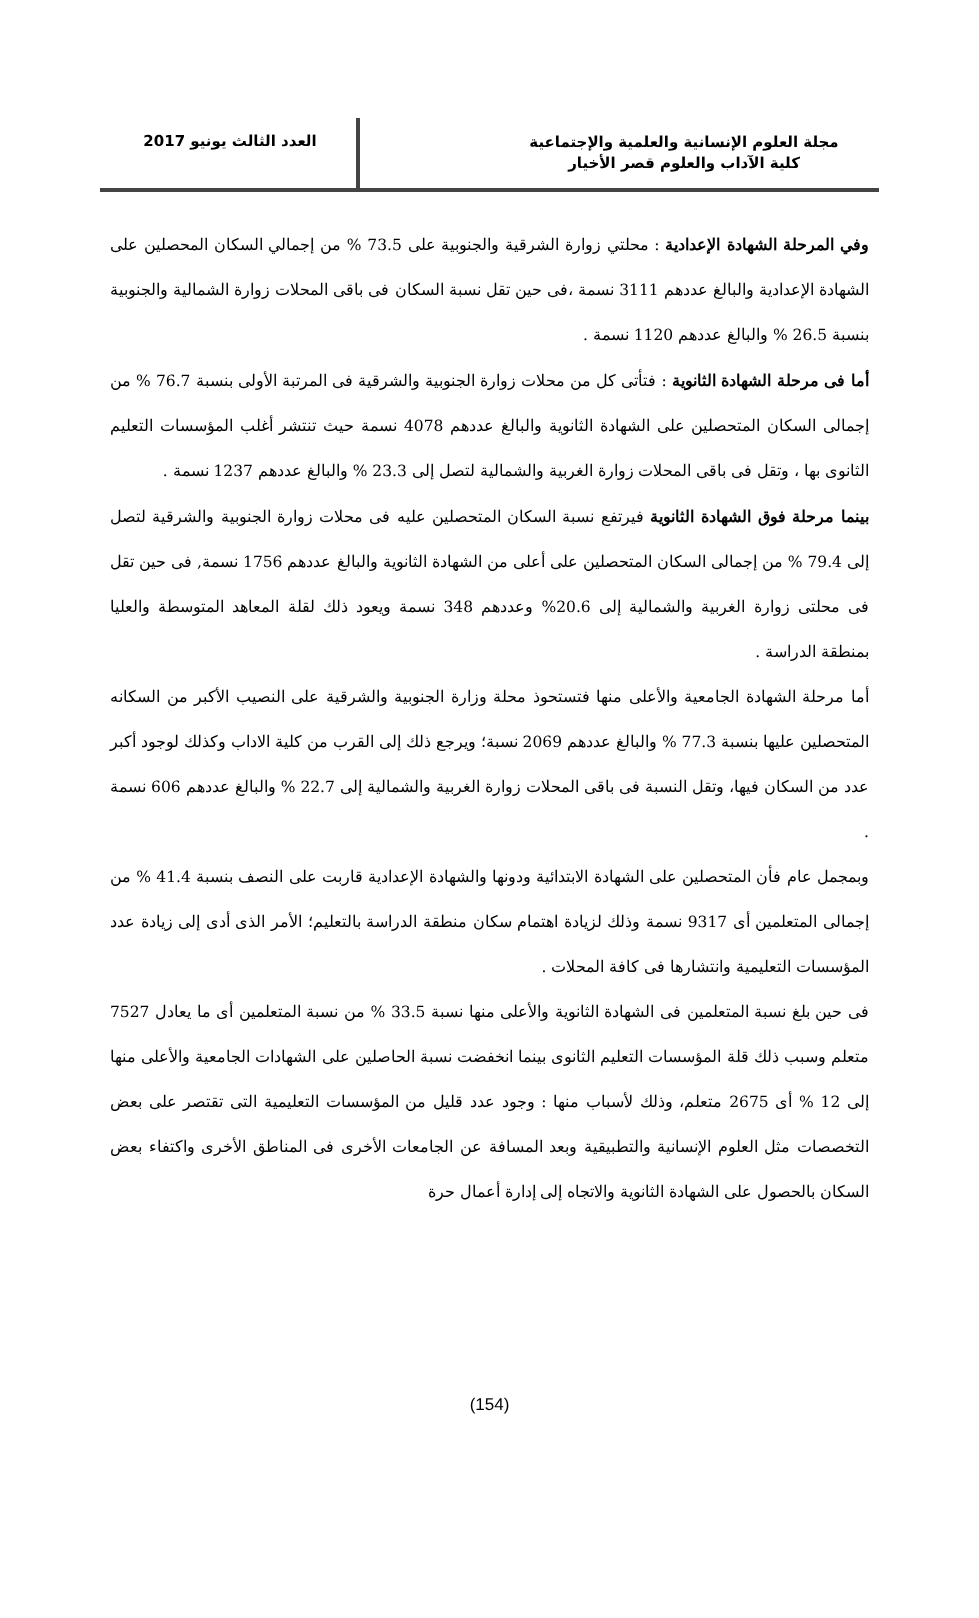مجلة العلوم الإنسانية والعلمية والإجتماعية
كلية الآداب والعلوم قصر الأخيار
العدد الثالث يونيو 2017
وفي المرحلة الشهادة الإعدادية : محلتي زوارة الشرقية والجنوبية على 73.5 % من إجمالي السكان المحصلين على الشهادة الإعدادية والبالغ عددهم 3111 نسمة ،فى حين تقل نسبة السكان فى باقى المحلات زوارة الشمالية والجنوبية بنسبة 26.5 % والبالغ عددهم 1120 نسمة .
أما فى مرحلة الشهادة الثانوية : فتأتى كل من محلات زوارة الجنوبية والشرقية فى المرتبة الأولى بنسبة 76.7 % من إجمالى السكان المتحصلين على الشهادة الثانوية والبالغ عددهم 4078 نسمة حيث تنتشر أغلب المؤسسات التعليم الثانوى بها ، وتقل فى باقى المحلات زوارة الغربية والشمالية لتصل إلى 23.3 % والبالغ عددهم 1237 نسمة .
بينما مرحلة فوق الشهادة الثانوية فيرتفع نسبة السكان المتحصلين عليه فى محلات زوارة الجنوبية والشرقية لتصل إلى 79.4 % من إجمالى السكان المتحصلين على أعلى من الشهادة الثانوية والبالغ عددهم 1756 نسمة, فى حين تقل فى محلتى زوارة الغربية والشمالية إلى 20.6% وعددهم 348 نسمة ويعود ذلك لقلة المعاهد المتوسطة والعليا بمنطقة الدراسة .
أما مرحلة الشهادة الجامعية والأعلى منها فتستحوذ محلة وزارة الجنوبية والشرقية على النصيب الأكبر من السكانه المتحصلين عليها بنسبة 77.3 % والبالغ عددهم 2069 نسبة؛ ويرجع ذلك إلى القرب من كلية الاداب وكذلك لوجود أكبر عدد من السكان فيها، وتقل النسبة فى باقى المحلات زوارة الغربية والشمالية إلى 22.7 % والبالغ عددهم 606 نسمة .
وبمجمل عام فأن المتحصلين على الشهادة الابتدائية ودونها والشهادة الإعدادية قاربت على النصف بنسبة 41.4 % من إجمالى المتعلمين أى 9317 نسمة وذلك لزيادة اهتمام سكان منطقة الدراسة بالتعليم؛ الأمر الذى أدى إلى زيادة عدد المؤسسات التعليمية وانتشارها فى كافة المحلات .
فى حين بلغ نسبة المتعلمين فى الشهادة الثانوية والأعلى منها نسبة 33.5 % من نسبة المتعلمين أى ما يعادل 7527 متعلم وسبب ذلك قلة المؤسسات التعليم الثانوى بينما انخفضت نسبة الحاصلين على الشهادات الجامعية والأعلى منها إلى 12 % أى 2675 متعلم، وذلك لأسباب منها : وجود عدد قليل من المؤسسات التعليمية التى تقتصر على بعض التخصصات مثل العلوم الإنسانية والتطبيقية وبعد المسافة عن الجامعات الأخرى فى المناطق الأخرى واكتفاء بعض السكان بالحصول على الشهادة الثانوية والاتجاه إلى إدارة أعمال حرة
(154)